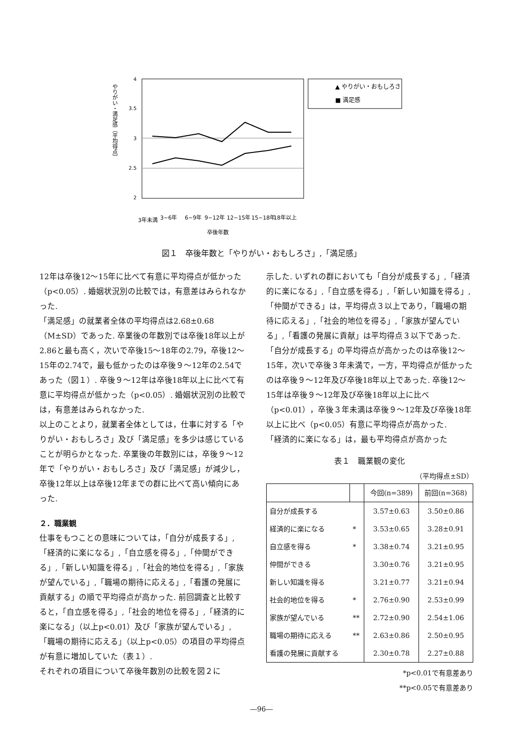4
3.5
3
2.5
2
やりがい・満足感（平均得点）
卒後年数
3年未満
3~6年
6~9年
9~12年
12~15年
15~18年
18年以上
▲ やりがい・おもしろさ
■ 満足感
図１　卒後年数と「やりがい・おもしろさ」,「満足感」
12年は卒後12〜15年に比べて有意に平均得点が低かった（p<0.05）. 婚姻状況別の比較では，有意差はみられなかった.
「満足感」の就業者全体の平均得点は2.68±0.68（M±SD）であった. 卒業後の年数別では卒後18年以上が2.86と最も高く，次いで卒後15〜18年の2.79，卒後12〜15年の2.74で，最も低かったのは卒後９〜12年の2.54であった（図１）. 卒後９〜12年は卒後18年以上に比べて有意に平均得点が低かった（p<0.05）. 婚姻状況別の比較では，有意差はみられなかった.
以上のことより，就業者全体としては，仕事に対する「やりがい・おもしろさ」及び「満足感」を多少は感じていることが明らかとなった. 卒業後の年数別には，卒後９〜12年で「やりがい・おもしろさ」及び「満足感」が減少し，卒後12年以上は卒後12年までの群に比べて高い傾向にあった.
２．職業観
仕事をもつことの意味については，「自分が成長する」,「経済的に楽になる」,「自立感を得る」,「仲間ができる」,「新しい知識を得る」,「社会的地位を得る」,「家族が望んでいる」,「職場の期待に応える」,「看護の発展に貢献する」の順で平均得点が高かった. 前回調査と比較すると，「自立感を得る」,「社会的地位を得る」,「経済的に楽になる」（以上p<0.01）及び「家族が望んでいる」,「職場の期待に応える」（以上p<0.05）の項目の平均得点が有意に増加していた（表１）.
それぞれの項目について卒後年数別の比較を図２に
示した. いずれの群においても「自分が成長する」,「経済的に楽になる」,「自立感を得る」,「新しい知識を得る」,「仲間ができる」は，平均得点３以上であり，「職場の期待に応える」,「社会的地位を得る」,「家族が望んでいる」,「看護の発展に貢献」は平均得点３以下であった.
「自分が成長する」の平均得点が高かったのは卒後12〜15年，次いで卒後３年未満で，一方，平均得点が低かったのは卒後９〜12年及び卒後18年以上であった. 卒後12〜15年は卒後９〜12年及び卒後18年以上に比べ（p<0.01），卒後３年未満は卒後９〜12年及び卒後18年以上に比べ（p<0.05）有意に平均得点が高かった.
「経済的に楽になる」は，最も平均得点が高かった
表１　職業観の変化
（平均得点±SD）
| | | 今回(n=389) | 前回(n=368) |
| --- | --- | --- | --- |
| 自分が成長する | | 3.57±0.63 | 3.50±0.86 |
| 経済的に楽になる | * | 3.53±0.65 | 3.28±0.91 |
| 自立感を得る | * | 3.38±0.74 | 3.21±0.95 |
| 仲間ができる | | 3.30±0.76 | 3.21±0.95 |
| 新しい知識を得る | | 3.21±0.77 | 3.21±0.94 |
| 社会的地位を得る | * | 2.76±0.90 | 2.53±0.99 |
| 家族が望んでいる | ** | 2.72±0.90 | 2.54±1.06 |
| 職場の期待に応える | ** | 2.63±0.86 | 2.50±0.95 |
| 看護の発展に貢献する | | 2.30±0.78 | 2.27±0.88 |
*p<0.01で有意差あり
**p<0.05で有意差あり
―96―